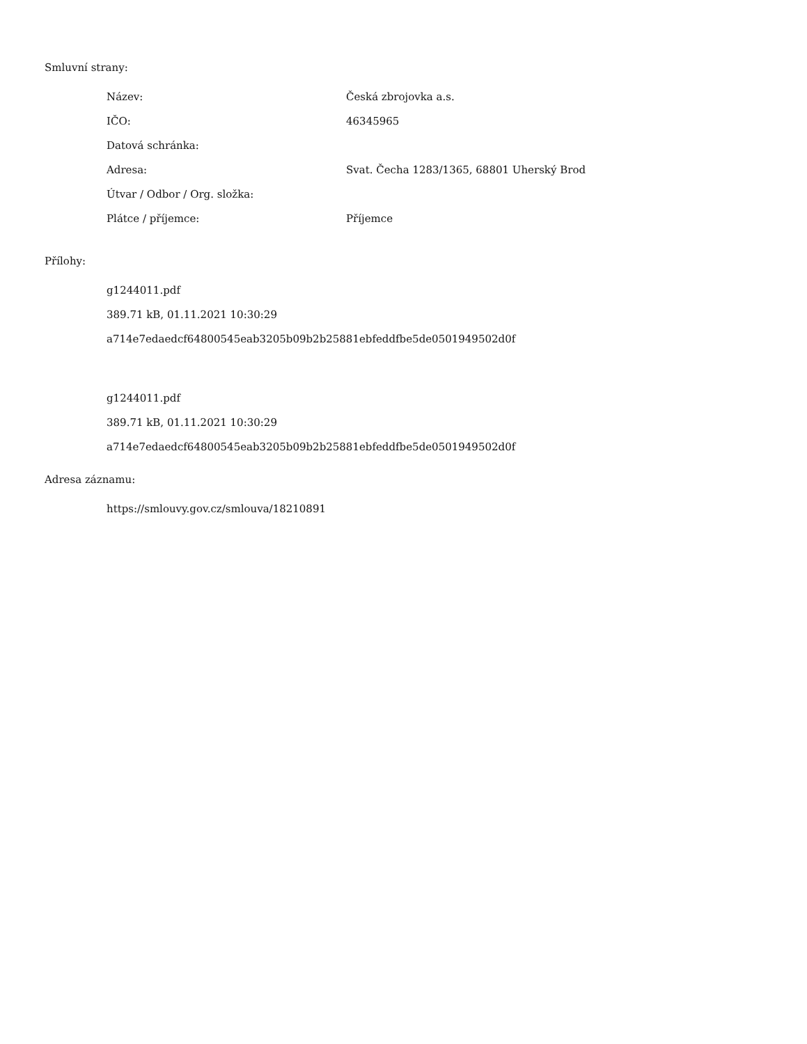Smluvní strany:
| Název: | Česká zbrojovka a.s. |
| IČO: | 46345965 |
| Datová schránka: | |
| Adresa: | Svat. Čecha 1283/1365, 68801 Uherský Brod |
| Útvar / Odbor / Org. složka: | |
| Plátce / příjemce: | Příjemce |
Přílohy:
g1244011.pdf
389.71 kB, 01.11.2021 10:30:29
a714e7edaedcf64800545eab3205b09b2b25881ebfeddfbe5de0501949502d0f
g1244011.pdf
389.71 kB, 01.11.2021 10:30:29
a714e7edaedcf64800545eab3205b09b2b25881ebfeddfbe5de0501949502d0f
Adresa záznamu:
https://smlouvy.gov.cz/smlouva/18210891